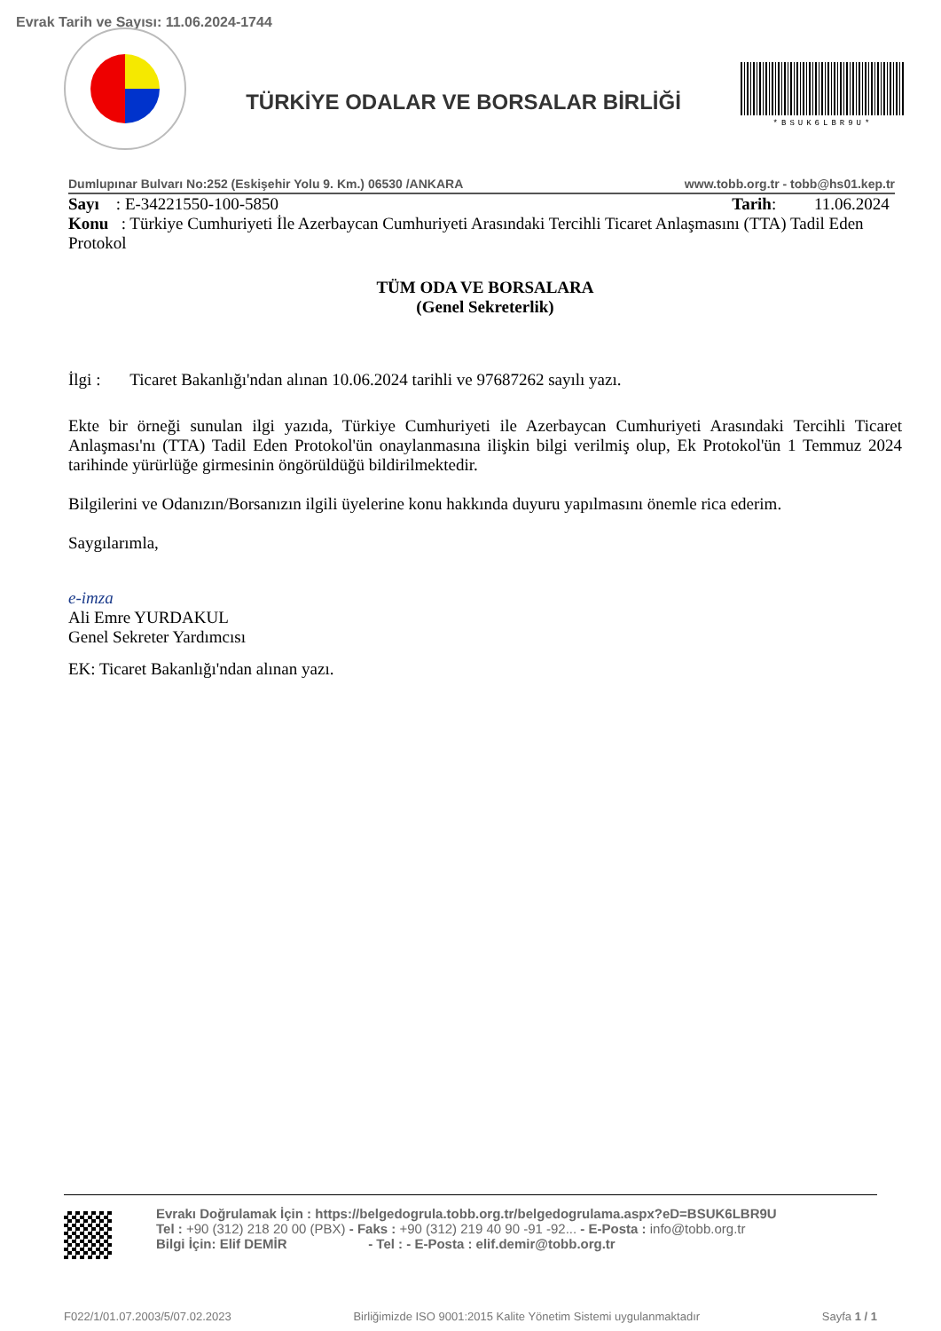Evrak Tarih ve Sayısı: 11.06.2024-1744
TÜRKİYE ODALAR VE BORSALAR BİRLİĞİ
*BSUK6LBR9U*
Dumlupınar Bulvarı No:252 (Eskişehir Yolu 9. Km.) 06530 /ANKARA www.tobb.org.tr - tobb@hs01.kep.tr
Sayı : E-34221550-100-5850 Tarih: 11.06.2024
Konu : Türkiye Cumhuriyeti İle Azerbaycan Cumhuriyeti Arasındaki Tercihli Ticaret Anlaşmasını (TTA) Tadil Eden Protokol
TÜM ODA VE BORSALARA
(Genel Sekreterlik)
İlgi : Ticaret Bakanlığı'ndan alınan 10.06.2024 tarihli ve 97687262 sayılı yazı.
Ekte bir örneği sunulan ilgi yazıda, Türkiye Cumhuriyeti ile Azerbaycan Cumhuriyeti Arasındaki Tercihli Ticaret Anlaşması'nı (TTA) Tadil Eden Protokol'ün onaylanmasına ilişkin bilgi verilmiş olup, Ek Protokol'ün 1 Temmuz 2024 tarihinde yürürlüğe girmesinin öngörüldüğü bildirilmektedir.
Bilgilerini ve Odanızın/Borsanızın ilgili üyelerine konu hakkında duyuru yapılmasını önemle rica ederim.
Saygılarımla,
e-imza
Ali Emre YURDAKUL
Genel Sekreter Yardımcısı
EK: Ticaret Bakanlığı'ndan alınan yazı.
Evrakı Doğrulamak İçin : https://belgedogrula.tobb.org.tr/belgedogrulama.aspx?eD=BSUK6LBR9U
Tel : +90 (312) 218 20 00 (PBX) - Faks : +90 (312) 219 40 90 -91 -92... - E-Posta : info@tobb.org.tr
Bilgi İçin: Elif DEMİR - Tel : - E-Posta : elif.demir@tobb.org.tr
F022/1/01.07.2003/5/07.02.2023 Birliğimizde ISO 9001:2015 Kalite Yönetim Sistemi uygulanmaktadır Sayfa 1 / 1